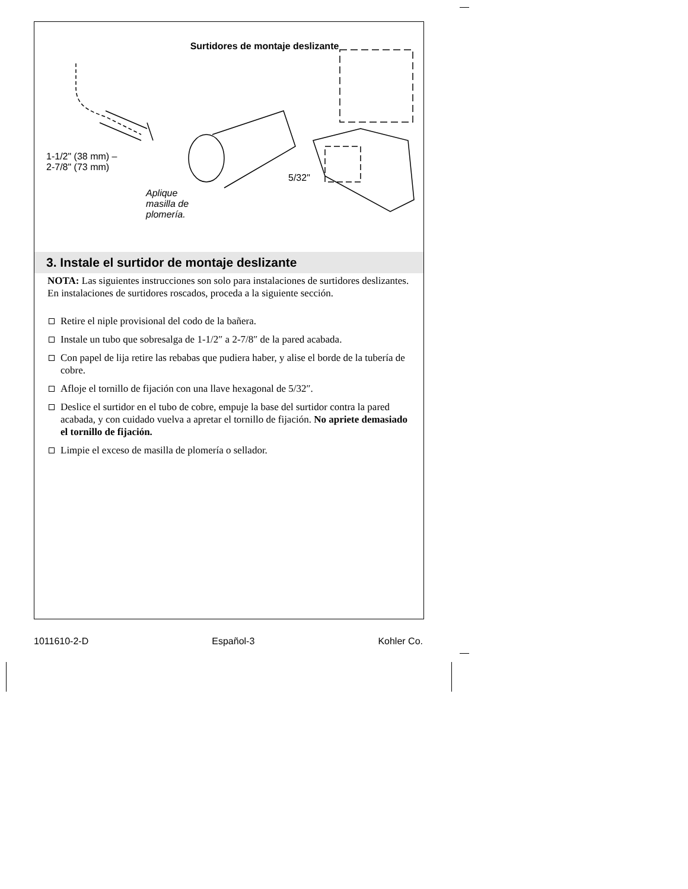Surtidores de montaje deslizante
1-1/2" (38 mm) –
2-7/8" (73 mm)
Aplique
masilla de
plomería.
5/32"
3. Instale el surtidor de montaje deslizante
NOTA: Las siguientes instrucciones son solo para instalaciones de surtidores deslizantes. En instalaciones de surtidores roscados, proceda a la siguiente sección.
Retire el niple provisional del codo de la bañera.
Instale un tubo que sobresalga de 1-1/2″ a 2-7/8″ de la pared acabada.
Con papel de lija retire las rebabas que pudiera haber, y alise el borde de la tubería de cobre.
Afloje el tornillo de fijación con una llave hexagonal de 5/32″.
Deslice el surtidor en el tubo de cobre, empuje la base del surtidor contra la pared acabada, y con cuidado vuelva a apretar el tornillo de fijación. No apriete demasiado el tornillo de fijación.
Limpie el exceso de masilla de plomería o sellador.
1011610-2-D Español-3 Kohler Co.